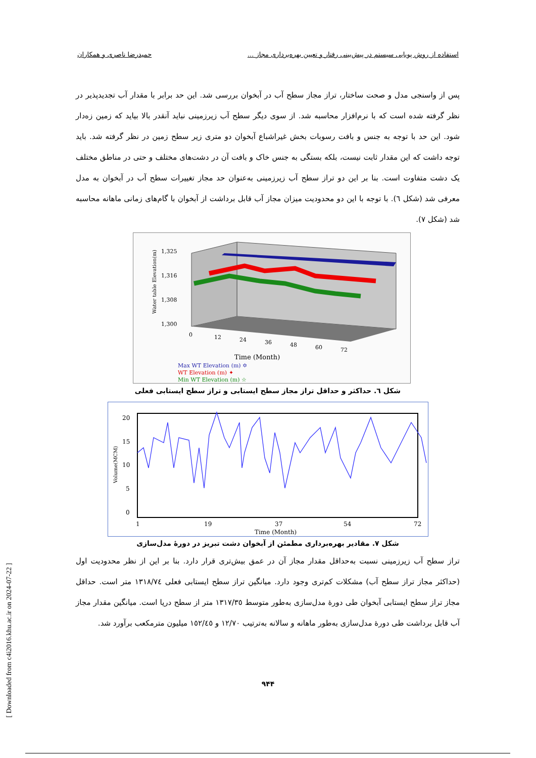استفاده از روش پویایی سیستم در پیش‌بینی رفتار و تعیین بهره‌برداری مجاز ... حمیدرضا ناصری و همکاران
پس از واسنجی مدل و صحت ساختار، تراز مجاز سطح آب در آبخوان بررسی شد. این حد برابر با مقدار آب تجدیدپذیر در نظر گرفته شده است که با نرم‌افزار محاسبه شد. از سوی دیگر سطح آب زیرزمینی نباید آنقدر بالا بیاید که زمین زه‌دار شود. این حد با توجه به جنس و بافت رسوبات بخش غیراشباع آبخوان دو متری زیر سطح زمین در نظر گرفته شد. باید توجه داشت که این مقدار ثابت نیست، بلکه بستگی به جنس خاک و بافت آن در دشت‌های مختلف و حتی در مناطق مختلف یک دشت متفاوت است. بنا بر این دو تراز سطح آب زیرزمینی به‌عنوان حد مجاز تغییرات سطح آب در آبخوان به مدل معرفی شد (شکل ٦). با توجه با این دو محدودیت میزان مجاز آب قابل برداشت از آبخوان با گام‌های زمانی ماهانه محاسبه شد (شکل ٧).
1,325
1,316
1,308
1,300
0
12
24
36
48
60
72
Time (Month)
Water table Elevation(m)
Max WT Elevation (m) ✡
WT Elevation (m) ✦
Min WT Elevation (m) ☆
شکل ٦. حداکثر و حداقل تراز مجاز سطح ایستابی و تراز سطح ایستابی فعلی
20
15
10
5
0
1
19
37
54
72
Time (Month)
Volume(MCM)
شکل ٧. مقادیر بهره‌برداری مطمئن از آبخوان دشت تبریز در دورهٔ مدل‌سازی
تراز سطح آب زیرزمینی نسبت به‌حداقل مقدار مجاز آن در عمق بیش‌تری قرار دارد. بنا بر این از نظر محدودیت اول (حداکثر مجاز تراز سطح آب) مشکلات کم‌تری وجود دارد. میانگین تراز سطح ایستابی فعلی ١٣١٨/٧٤ متر است. حداقل مجاز تراز سطح ایستابی آبخوان طی دورهٔ مدل‌سازی به‌طور متوسط ١٣١٧/٣٥ متر از سطح دریا است. میانگین مقدار مجاز آب قابل برداشت طی دورهٔ مدل‌سازی به‌طور ماهانه و سالانه به‌ترتیب ١٢/٧٠ و ١٥٢/٤٥ میلیون مترمکعب برآورد شد.
۹۴۴
[ Downloaded from c4i2016.khu.ac.ir on 2024-07-22 ]